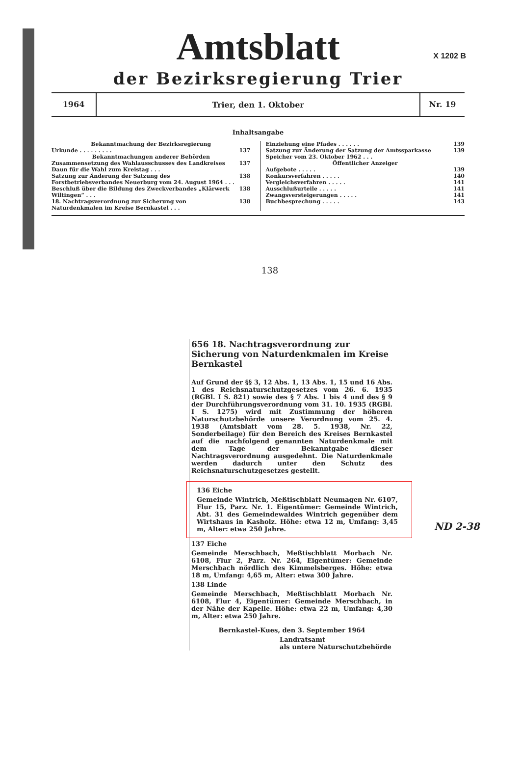X 1202 B
Amtsblatt
der Bezirksregierung Trier
1964
Trier, den 1. Oktober
Nr. 19
Inhaltsangabe
Bekanntmachung der Bezirksregierung
Urkunde . . . . . . . . . 137
Bekanntmachungen anderer Behörden
Zusammensetzung des Wahlausschusses des Landkreises Daun für die Wahl zum Kreistag . . . 137
Satzung zur Änderung der Satzung des Forstbetriebsverbandes Neuerburg vom 24. August 1964 . . . 138
Beschluß über die Bildung des Zweckverbandes „Klärwerk Wiltingen“ . . . 138
18. Nachtragsverordnung zur Sicherung von Naturdenkmalen im Kreise Bernkastel . . . 138
Einziehung eine Pfades . . . . . . 139
Satzung zur Änderung der Satzung der Amtssparkasse Speicher vom 23. Oktober 1962 . . . 139
Öffentlicher Anzeiger
Aufgebote . . . . . 139
Konkursverfahren . . . . . 140
Vergleichsverfahren . . . . . 141
Ausschlußurteile . . . . . 141
Zwangsversteigerungen . . . . . 141
Buchbesprechung . . . . . 143
138
656 18. Nachtragsverordnung zur Sicherung von Naturdenkmalen im Kreise Bernkastel
Auf Grund der §§ 3, 12 Abs. 1, 13 Abs. 1, 15 und 16 Abs. 1 des Reichsnaturschutzgesetzes vom 26. 6. 1935 (RGBl. I S. 821) sowie des § 7 Abs. 1 bis 4 und des § 9 der Durchführungsverordnung vom 31. 10. 1935 (RGBl. I S. 1275) wird mit Zustimmung der höheren Naturschutzbehörde unsere Verordnung vom 25. 4. 1938 (Amtsblatt vom 28. 5. 1938, Nr. 22, Sonderbeilage) für den Bereich des Kreises Bernkastel auf die nachfolgend genannten Naturdenkmale mit dem Tage der Bekanntgabe dieser Nachtragsverordnung ausgedehnt. Die Naturdenkmale werden dadurch unter den Schutz des Reichsnaturschutzgesetzes gestellt.
136 Eiche
Gemeinde Wintrich, Meßtischblatt Neumagen Nr. 6107, Flur 15, Parz. Nr. 1. Eigentümer: Gemeinde Wintrich, Abt. 31 des Gemeindewaldes Wintrich gegenüber dem Wirtshaus in Kasholz. Höhe: etwa 12 m, Umfang: 3,45 m, Alter: etwa 250 Jahre.
137 Eiche
Gemeinde Merschbach, Meßtischblatt Morbach Nr. 6108, Flur 2, Parz. Nr. 264, Eigentümer: Gemeinde Merschbach nördlich des Kimmelsberges. Höhe: etwa 18 m, Umfang: 4,65 m, Alter: etwa 300 Jahre.
138 Linde
Gemeinde Merschbach, Meßtischblatt Morbach Nr. 6108, Flur 4, Eigentümer: Gemeinde Merschbach, in der Nähe der Kapelle. Höhe: etwa 22 m, Umfang: 4,30 m, Alter: etwa 250 Jahre.
Bernkastel-Kues, den 3. September 1964
Landratsamt
als untere Naturschutzbehörde
ND 2-38